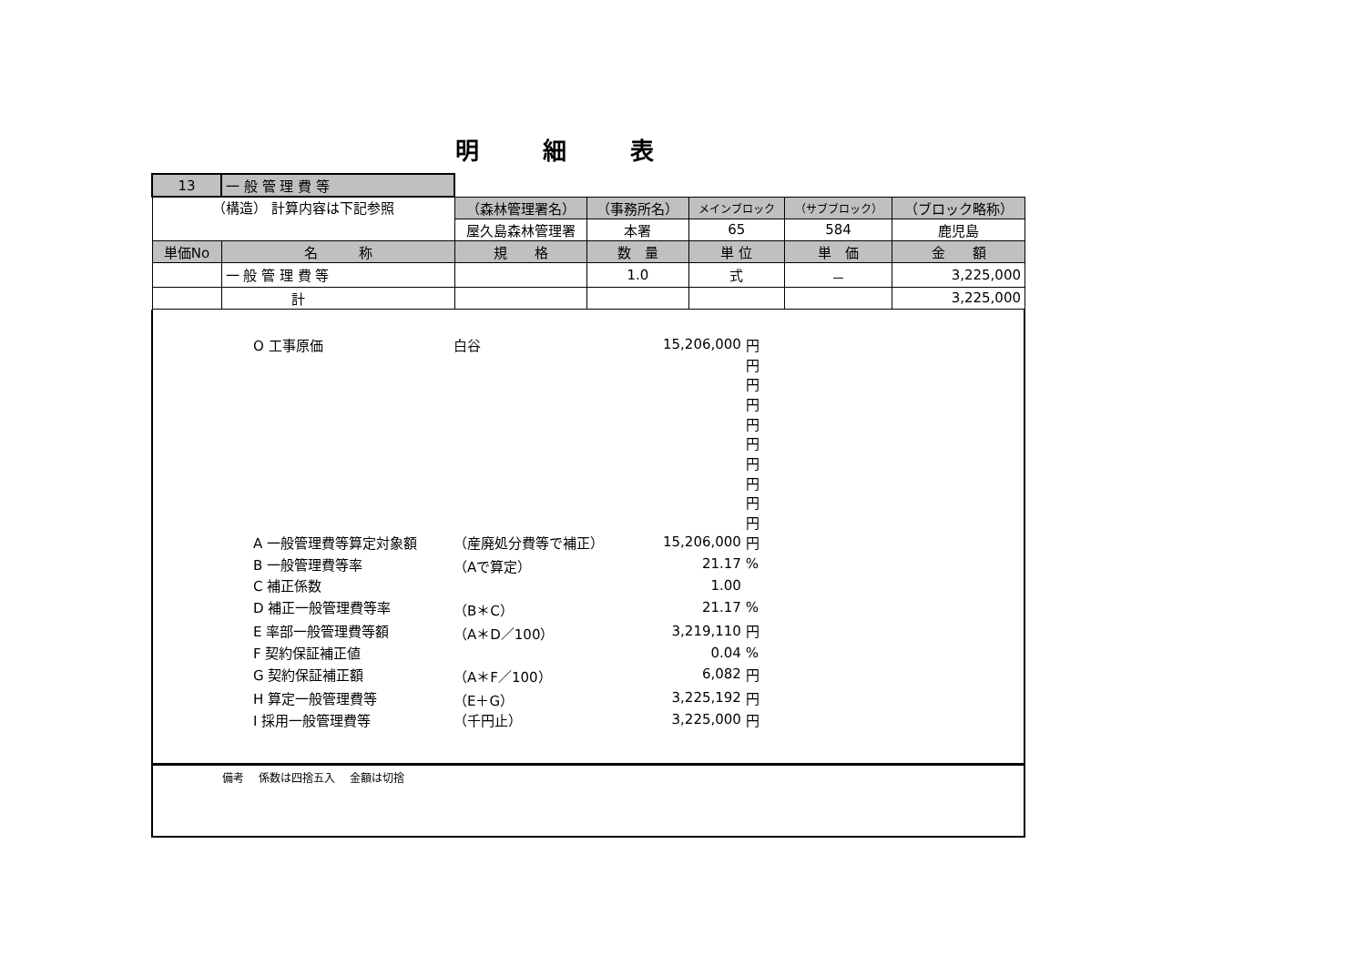明細表
| 13 | 一 般 管 理 費 等 | | | | | |
| （構造） 計算内容は下記参照 | | （森林管理署名） | （事務所名） | メインブロック | （サブブロック） | （ブロック略称） |
| | | 屋久島森林管理署 | 本署 | 65 | 584 | 鹿児島 |
| 単価No | 名 称 | 規 格 | 数 量 | 単 位 | 単 価 | 金 額 |
| | 一 般 管 理 費 等 | | 1.0 | 式 | － | 3,225,000 |
| | 計 | | | | | 3,225,000 |
| O 工事原価 | 白谷 | 15,206,000 | 円 |
| | | | 円 |
| | | | 円 |
| | | | 円 |
| | | | 円 |
| | | | 円 |
| | | | 円 |
| | | | 円 |
| | | | 円 |
| | | | 円 |
| A 一般管理費等算定対象額 | （産廃処分費等で補正） | 15,206,000 | 円 |
| B 一般管理費等率 | （Aで算定） | 21.17 | % |
| C 補正係数 | | 1.00 | |
| D 補正一般管理費等率 | （B＊C） | 21.17 | % |
| E 率部一般管理費等額 | （A＊D／100） | 3,219,110 | 円 |
| F 契約保証補正値 | | 0.04 | % |
| G 契約保証補正額 | （A＊F／100） | 6,082 | 円 |
| H 算定一般管理費等 | （E＋G） | 3,225,192 | 円 |
| I 採用一般管理費等 | （千円止） | 3,225,000 | 円 |
備考　 係数は四捨五入　 金額は切捨